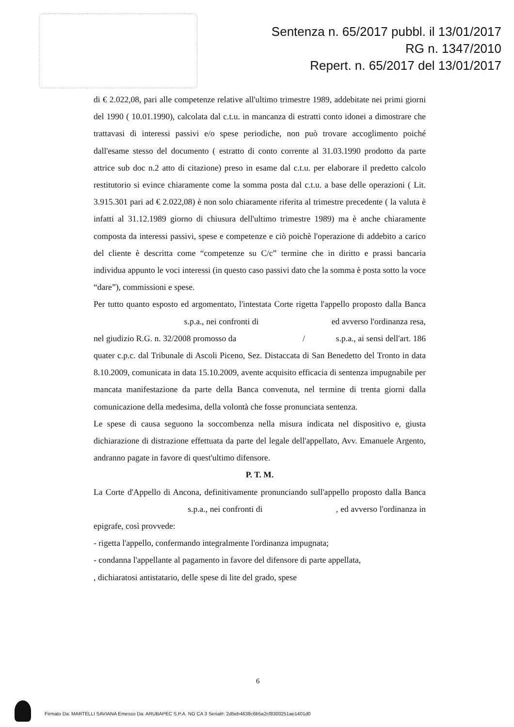Sentenza n. 65/2017 pubbl. il 13/01/2017
RG n. 1347/2010
Repert. n. 65/2017 del 13/01/2017
di € 2.022,08, pari alle competenze relative all'ultimo trimestre 1989, addebitate nei primi giorni del 1990 ( 10.01.1990), calcolata dal c.t.u. in mancanza di estratti conto idonei a dimostrare che trattavasi di interessi passivi e/o spese periodiche, non può trovare accoglimento poiché dall'esame stesso del documento ( estratto di conto corrente al 31.03.1990 prodotto da parte attrice sub doc n.2 atto di citazione) preso in esame dal c.t.u. per elaborare il predetto calcolo restitutorio si evince chiaramente come la somma posta dal c.t.u. a base delle operazioni ( Lit. 3.915.301 pari ad € 2.022,08) è non solo chiaramente riferita al trimestre precedente ( la valuta è infatti al 31.12.1989 giorno di chiusura dell'ultimo trimestre 1989) ma è anche chiaramente composta da interessi passivi, spese e competenze e ciò poichè l'operazione di addebito a carico del cliente è descritta come “competenze su C/c” termine che in diritto e prassi bancaria individua appunto le voci interessi (in questo caso passivi dato che la somma è posta sotto la voce “dare”), commissioni e spese.
Per tutto quanto esposto ed argomentato, l'intestata Corte rigetta l'appello proposto dalla Banca s.p.a., nei confronti di ed avverso l'ordinanza resa, nel giudizio R.G. n. 32/2008 promosso da / s.p.a., ai sensi dell'art. 186 quater c.p.c. dal Tribunale di Ascoli Piceno, Sez. Distaccata di San Benedetto del Tronto in data 8.10.2009, comunicata in data 15.10.2009, avente acquisito efficacia di sentenza impugnabile per mancata manifestazione da parte della Banca convenuta, nel termine di trenta giorni dalla comunicazione della medesima, della volontà che fosse pronunciata sentenza.
Le spese di causa seguono la soccombenza nella misura indicata nel dispositivo e, giusta dichiarazione di distrazione effettuata da parte del legale dell'appellato, Avv. Emanuele Argento, andranno pagate in favore di quest'ultimo difensore.
P. T. M.
La Corte d'Appello di Ancona, definitivamente pronunciando sull'appello proposto dalla Banca s.p.a., nei confronti di , ed avverso l'ordinanza in epigrafe, così provvede:
- rigetta l'appello, confermando integralmente l'ordinanza impugnata;
- condanna l'appellante al pagamento in favore del difensore di parte appellata, , dichiaratosi antistatario, delle spese di lite del grado, spese
6
Firmato Da: MARTELLI SAVIANA Emesso Da: ARUBAPEC S.P.A. NG CA 3 Serial#: 2d5eb4638c6b5a2cf8300251ae1401d0